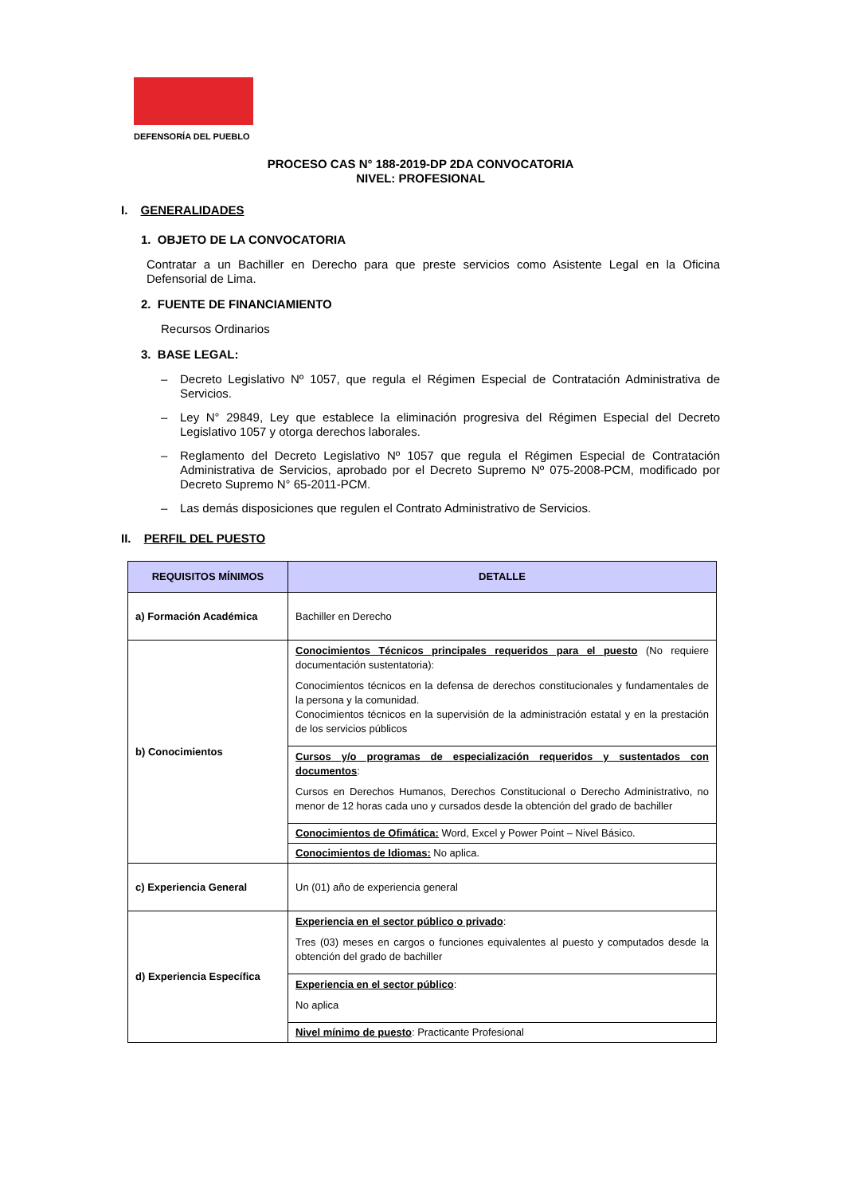DEFENSORÍA DEL PUEBLO
PROCESO CAS N° 188-2019-DP 2DA CONVOCATORIA
NIVEL: PROFESIONAL
I. GENERALIDADES
1. OBJETO DE LA CONVOCATORIA
Contratar a un Bachiller en Derecho para que preste servicios como Asistente Legal en la Oficina Defensorial de Lima.
2. FUENTE DE FINANCIAMIENTO
Recursos Ordinarios
3. BASE LEGAL:
– Decreto Legislativo Nº 1057, que regula el Régimen Especial de Contratación Administrativa de Servicios.
– Ley N° 29849, Ley que establece la eliminación progresiva del Régimen Especial del Decreto Legislativo 1057 y otorga derechos laborales.
– Reglamento del Decreto Legislativo Nº 1057 que regula el Régimen Especial de Contratación Administrativa de Servicios, aprobado por el Decreto Supremo Nº 075-2008-PCM, modificado por Decreto Supremo N° 65-2011-PCM.
– Las demás disposiciones que regulen el Contrato Administrativo de Servicios.
II. PERFIL DEL PUESTO
| REQUISITOS MÍNIMOS | DETALLE |
| --- | --- |
| a) Formación Académica | Bachiller en Derecho |
| b) Conocimientos | Conocimientos Técnicos principales requeridos para el puesto (No requiere documentación sustentatoria): Conocimientos técnicos en la defensa de derechos constitucionales y fundamentales de la persona y la comunidad. Conocimientos técnicos en la supervisión de la administración estatal y en la prestación de los servicios públicos |
| | Cursos y/o programas de especialización requeridos y sustentados con documentos : Cursos en Derechos Humanos, Derechos Constitucional o Derecho Administrativo, no menor de 12 horas cada uno y cursados desde la obtención del grado de bachiller |
| | Conocimientos de Ofimática: Word, Excel y Power Point – Nivel Básico. |
| | Conocimientos de Idiomas: No aplica. |
| c) Experiencia General | Un (01) año de experiencia general |
| d) Experiencia Específica | Experiencia en el sector público o privado : Tres (03) meses en cargos o funciones equivalentes al puesto y computados desde la obtención del grado de bachiller |
| | Experiencia en el sector público : No aplica |
| | Nivel mínimo de puesto : Practicante Profesional |